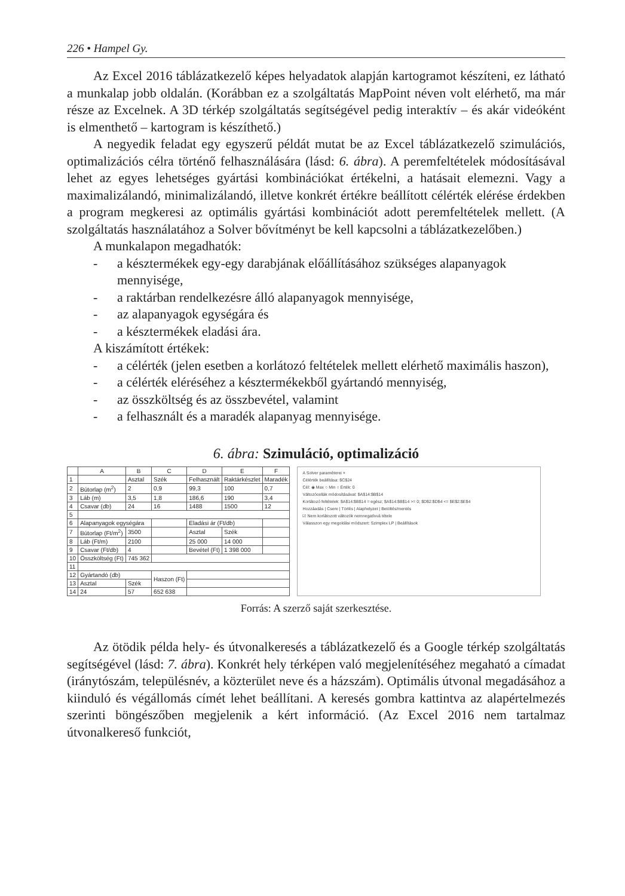226 • Hampel Gy.
Az Excel 2016 táblázatkezelő képes helyadatok alapján kartogramot készíteni, ez látható a munkalap jobb oldalán. (Korábban ez a szolgáltatás MapPoint néven volt elérhető, ma már része az Excelnek. A 3D térkép szolgáltatás segítségével pedig interaktív – és akár videóként is elmenthető – kartogram is készíthető.)
A negyedik feladat egy egyszerű példát mutat be az Excel táblázatkezelő szimulációs, optimalizációs célra történő felhasználására (lásd: 6. ábra). A peremfeltételek módosításával lehet az egyes lehetséges gyártási kombinációkat értékelni, a hatásait elemezni. Vagy a maximalizálandó, minimalizálandó, illetve konkrét értékre beállított célérték elérése érdekben a program megkeresi az optimális gyártási kombinációt adott peremfeltételek mellett. (A szolgáltatás használatához a Solver bővítményt be kell kapcsolni a táblázatkezelőben.)
A munkalapon megadhatók:
- a késztermékek egy-egy darabjának előállításához szükséges alapanyagok mennyisége,
- a raktárban rendelkezésre álló alapanyagok mennyisége,
- az alapanyagok egységára és
- a késztermékek eladási ára.
A kiszámított értékek:
- a célérték (jelen esetben a korlátozó feltételek mellett elérhető maximális haszon),
- a célérték eléréséhez a késztermékekből gyártandó mennyiség,
- az összköltség és az összbevétel, valamint
- a felhasznált és a maradék alapanyag mennyisége.
6. ábra: Szimuláció, optimalizáció
| | A | B | C | D | E | F |
| --- | --- | --- | --- | --- | --- | --- |
| 1 | | Asztal | Szék | Felhasznált | Raktárkészlet | Maradék |
| 2 | Bútorlap (m<sup>2</sup>) | 2 | 0,9 | 99,3 | 100 | 0,7 |
| 3 | Láb (m) | 3,5 | 1,8 | 186,6 | 190 | 3,4 |
| 4 | Csavar (db) | 24 | 16 | 1488 | 1500 | 12 |
| 5 | | | | | | |
| 6 | Alapanyagok egységára | | | Eladási ár (Ft/db) | | |
| 7 | Bútorlap (Ft/m<sup>2</sup>) | 3500 | | Asztal | Szék | |
| 8 | Láb (Ft/m) | 2100 | | 25 000 | 14 000 | |
| 9 | Csavar (Ft/db) | 4 | | Bevétel (Ft) | 1 398 000 | |
| 10 | Összköltség (Ft) | 745 362 | | | | |
| 11 | | | | | | |
| 12 | Gyártandó (db) | | Haszon (Ft) | | | |
| 13 | Asztal | Szék | | | | |
| 14 | 24 | 57 | 652 638 | | | |
A Solver paraméterei ×
Célérték beállítása: $C$24
Cél: ◉ Max ○ Min ○ Érték: 0
Változócellák módosításával: $A$14:$B$14
Korlátozó feltételek: $A$14:$B$14 = egész; $A$14:$B$14 >= 0; $D$2:$D$4 <= $E$2:$E$4
Hozzáadás | Csere | Törlés | Alaphelyzet | Betöltés/mentés
☑ Nem korlátozott változók nemnegatívvá tétele
Válasszon egy megoldási módszert: Szimplex LP | Beállítások
Forrás: A szerző saját szerkesztése.
Az ötödik példa hely- és útvonalkeresés a táblázatkezelő és a Google térkép szolgáltatás segítségével (lásd: 7. ábra). Konkrét hely térképen való megjelenítéséhez megaható a címadat (iránytószám, településnév, a közterület neve és a házszám). Optimális útvonal megadásához a kiinduló és végállomás címét lehet beállítani. A keresés gombra kattintva az alapértelmezés szerinti böngészőben megjelenik a kért információ. (Az Excel 2016 nem tartalmaz útvonalkereső funkciót,